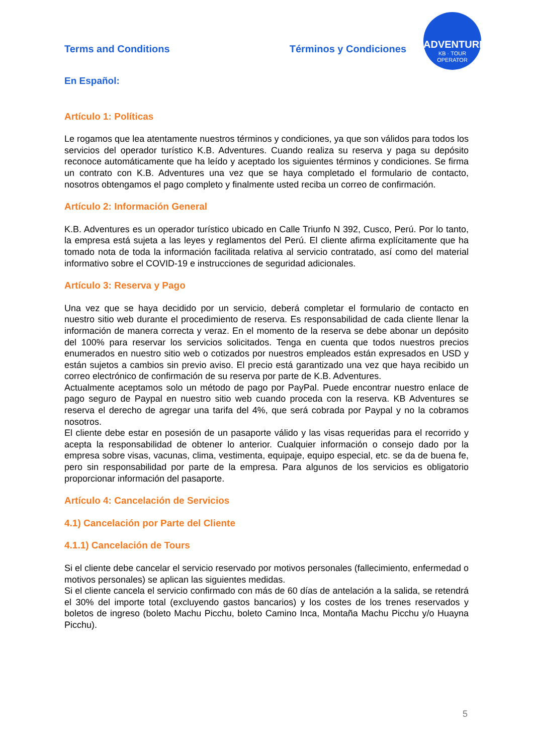Terms and Conditions Términos y Condiciones
ADVENTURES
KB · TOUR OPERATOR
En Español:
Artículo 1: Políticas
Le rogamos que lea atentamente nuestros términos y condiciones, ya que son válidos para todos los servicios del operador turístico K.B. Adventures. Cuando realiza su reserva y paga su depósito reconoce automáticamente que ha leído y aceptado los siguientes términos y condiciones. Se firma un contrato con K.B. Adventures una vez que se haya completado el formulario de contacto, nosotros obtengamos el pago completo y finalmente usted reciba un correo de confirmación.
Artículo 2: Información General
K.B. Adventures es un operador turístico ubicado en Calle Triunfo N 392, Cusco, Perú. Por lo tanto, la empresa está sujeta a las leyes y reglamentos del Perú. El cliente afirma explícitamente que ha tomado nota de toda la información facilitada relativa al servicio contratado, así como del material informativo sobre el COVID-19 e instrucciones de seguridad adicionales.
Artículo 3: Reserva y Pago
Una vez que se haya decidido por un servicio, deberá completar el formulario de contacto en nuestro sitio web durante el procedimiento de reserva. Es responsabilidad de cada cliente llenar la información de manera correcta y veraz. En el momento de la reserva se debe abonar un depósito del 100% para reservar los servicios solicitados. Tenga en cuenta que todos nuestros precios enumerados en nuestro sitio web o cotizados por nuestros empleados están expresados en USD y están sujetos a cambios sin previo aviso. El precio está garantizado una vez que haya recibido un correo electrónico de confirmación de su reserva por parte de K.B. Adventures.
Actualmente aceptamos solo un método de pago por PayPal. Puede encontrar nuestro enlace de pago seguro de Paypal en nuestro sitio web cuando proceda con la reserva. KB Adventures se reserva el derecho de agregar una tarifa del 4%, que será cobrada por Paypal y no la cobramos nosotros.
El cliente debe estar en posesión de un pasaporte válido y las visas requeridas para el recorrido y acepta la responsabilidad de obtener lo anterior. Cualquier información o consejo dado por la empresa sobre visas, vacunas, clima, vestimenta, equipaje, equipo especial, etc. se da de buena fe, pero sin responsabilidad por parte de la empresa. Para algunos de los servicios es obligatorio proporcionar información del pasaporte.
Artículo 4: Cancelación de Servicios
4.1) Cancelación por Parte del Cliente
4.1.1) Cancelación de Tours
Si el cliente debe cancelar el servicio reservado por motivos personales (fallecimiento, enfermedad o motivos personales) se aplican las siguientes medidas.
Si el cliente cancela el servicio confirmado con más de 60 días de antelación a la salida, se retendrá el 30% del importe total (excluyendo gastos bancarios) y los costes de los trenes reservados y boletos de ingreso (boleto Machu Picchu, boleto Camino Inca, Montaña Machu Picchu y/o Huayna Picchu).
5